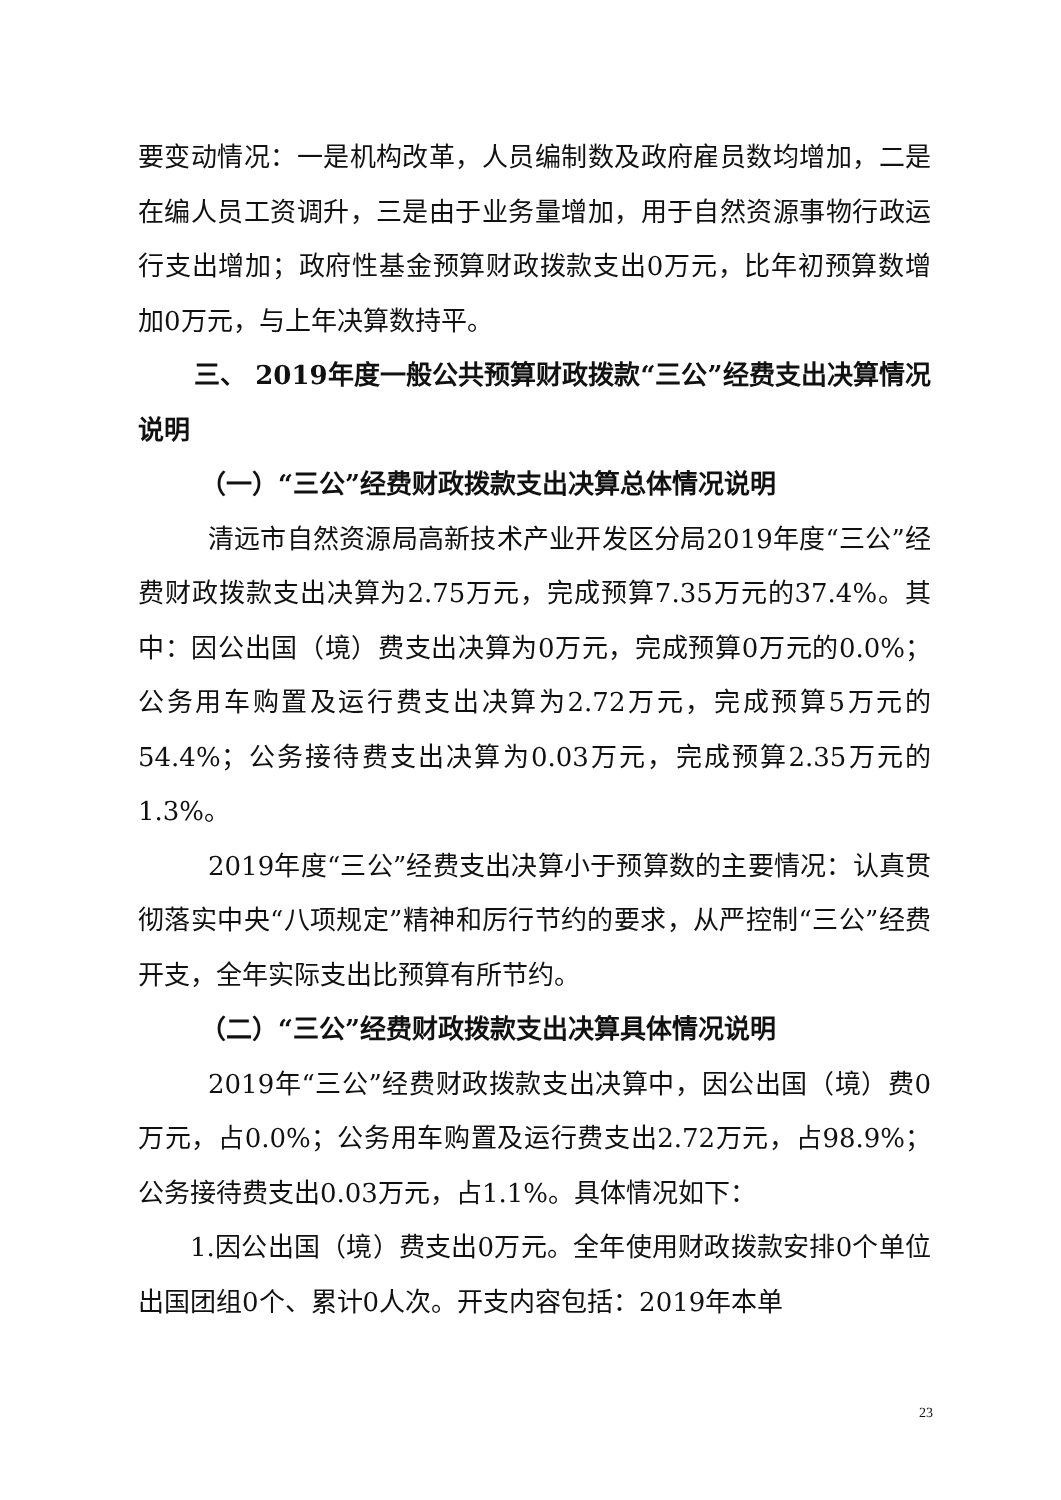要变动情况：一是机构改革，人员编制数及政府雇员数均增加，二是在编人员工资调升，三是由于业务量增加，用于自然资源事物行政运行支出增加；政府性基金预算财政拨款支出0万元，比年初预算数增加0万元，与上年决算数持平。
三、 2019年度一般公共预算财政拨款“三公”经费支出决算情况说明
（一）“三公”经费财政拨款支出决算总体情况说明
清远市自然资源局高新技术产业开发区分局2019年度“三公”经费财政拨款支出决算为2.75万元，完成预算7.35万元的37.4%。其中：因公出国（境）费支出决算为0万元，完成预算0万元的0.0%；公务用车购置及运行费支出决算为2.72万元，完成预算5万元的54.4%；公务接待费支出决算为0.03万元，完成预算2.35万元的1.3%。
2019年度“三公”经费支出决算小于预算数的主要情况：认真贯彻落实中央“八项规定”精神和厉行节约的要求，从严控制“三公”经费开支，全年实际支出比预算有所节约。
（二）“三公”经费财政拨款支出决算具体情况说明
2019年“三公”经费财政拨款支出决算中，因公出国（境）费0万元，占0.0%；公务用车购置及运行费支出2.72万元，占98.9%；公务接待费支出0.03万元，占1.1%。具体情况如下：
1.因公出国（境）费支出0万元。全年使用财政拨款安排0个单位出国团组0个、累计0人次。开支内容包括：2019年本单
23